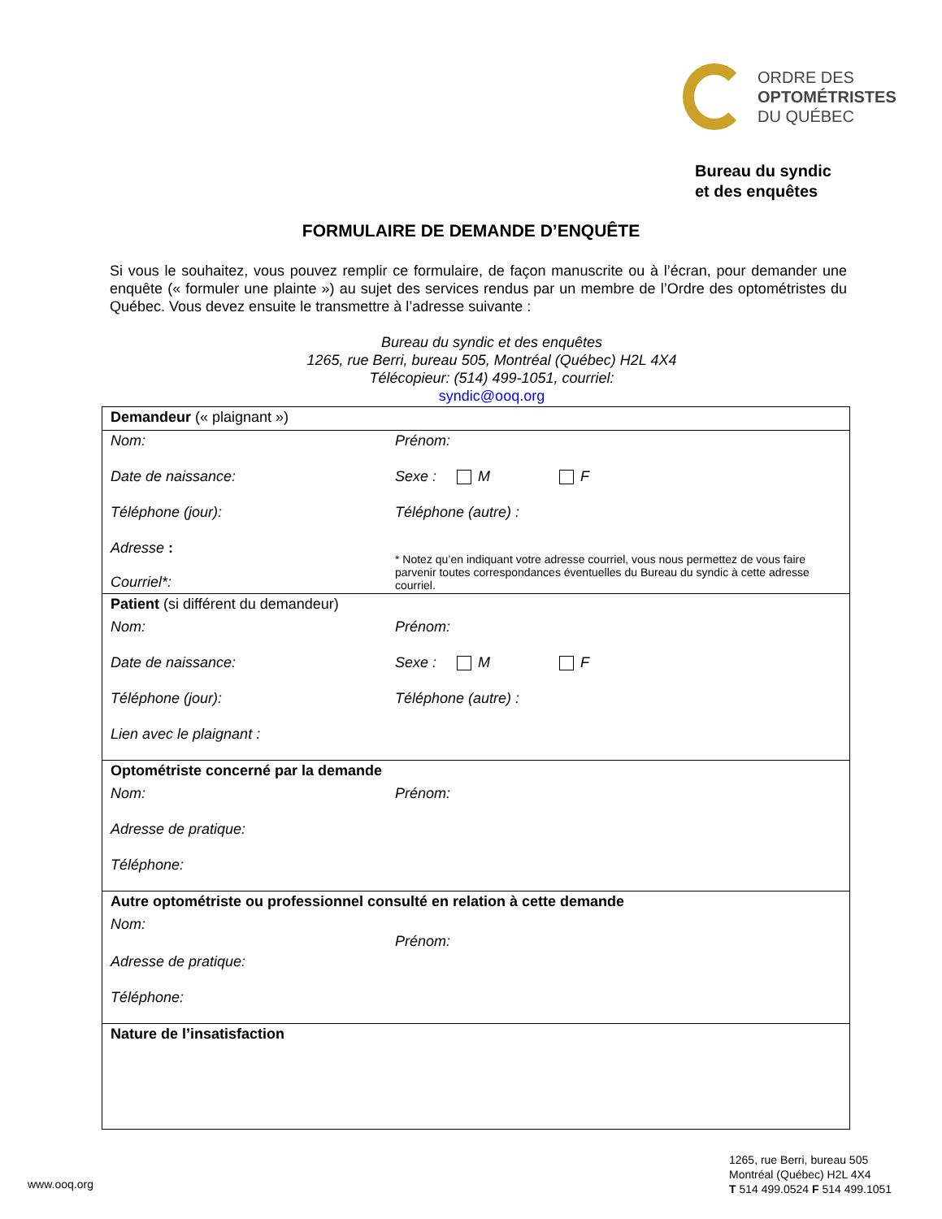ORDRE DES
OPTOMÉTRISTES
DU QUÉBEC
Bureau du syndic
et des enquêtes
FORMULAIRE DE DEMANDE D’ENQUÊTE
Si vous le souhaitez, vous pouvez remplir ce formulaire, de façon manuscrite ou à l’écran, pour demander une enquête (« formuler une plainte ») au sujet des services rendus par un membre de l’Ordre des optométristes du Québec. Vous devez ensuite le transmettre à l’adresse suivante :
Bureau du syndic et des enquêtes
1265, rue Berri, bureau 505, Montréal (Québec) H2L 4X4 Télécopieur: (514) 499-1051, courriel:
syndic@ooq.org
| Demandeur (« plaignant ») | |
| Nom: | Prénom: |
| Date de naissance: | Sexe : M F |
| Téléphone (jour): | Téléphone (autre) : |
| Adresse : Courriel*: | * Notez qu’en indiquant votre adresse courriel, vous nous permettez de vous faire parvenir toutes correspondances éventuelles du Bureau du syndic à cette adresse courriel. |
| Patient (si différent du demandeur) | |
| Nom: | Prénom: |
| Date de naissance: | Sexe : M F |
| Téléphone (jour): | Téléphone (autre) : |
| Lien avec le plaignant : | |
| Optométriste concerné par la demande | |
| Nom: | Prénom: |
| Adresse de pratique: | |
| Téléphone: | |
| Autre optométriste ou professionnel consulté en relation à cette demande | |
| Nom: | Prénom: |
| Adresse de pratique: | |
| Téléphone: | |
| Nature de l’insatisfaction | |
www.ooq.org
1265, rue Berri, bureau 505
Montréal (Québec) H2L 4X4
T 514 499.0524 F 514 499.1051